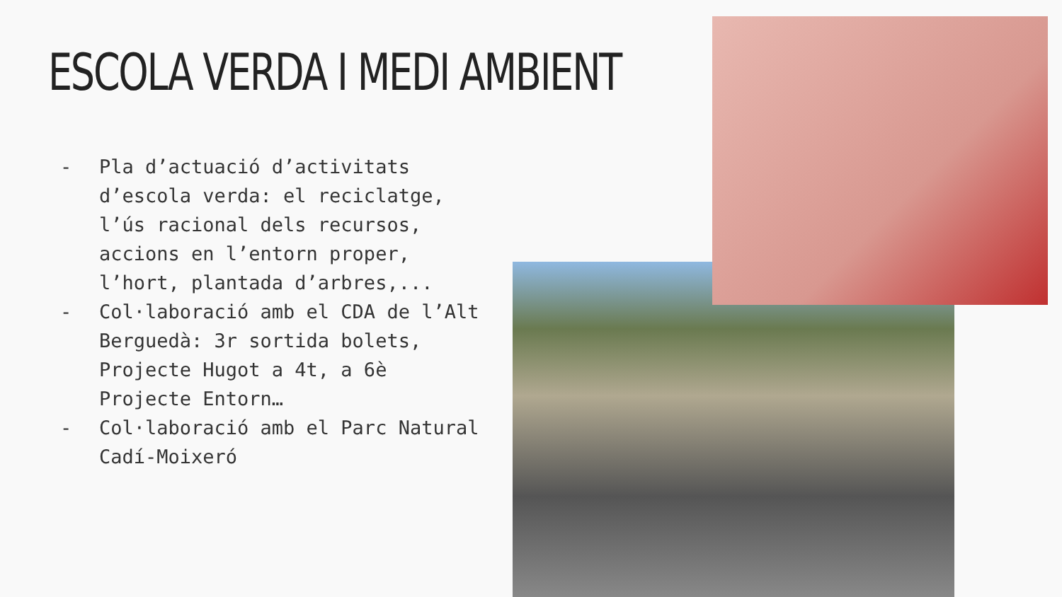ESCOLA VERDA I MEDI AMBIENT
- Pla d’actuació d’activitats d’escola verda: el reciclatge, l’ús racional dels recursos, accions en l’entorn proper, l’hort, plantada d’arbres,...
- Col·laboració amb el CDA de l’Alt Berguedà: 3r sortida bolets, Projecte Hugot a 4t, a 6è Projecte Entorn…
- Col·laboració amb el Parc Natural Cadí-Moixeró